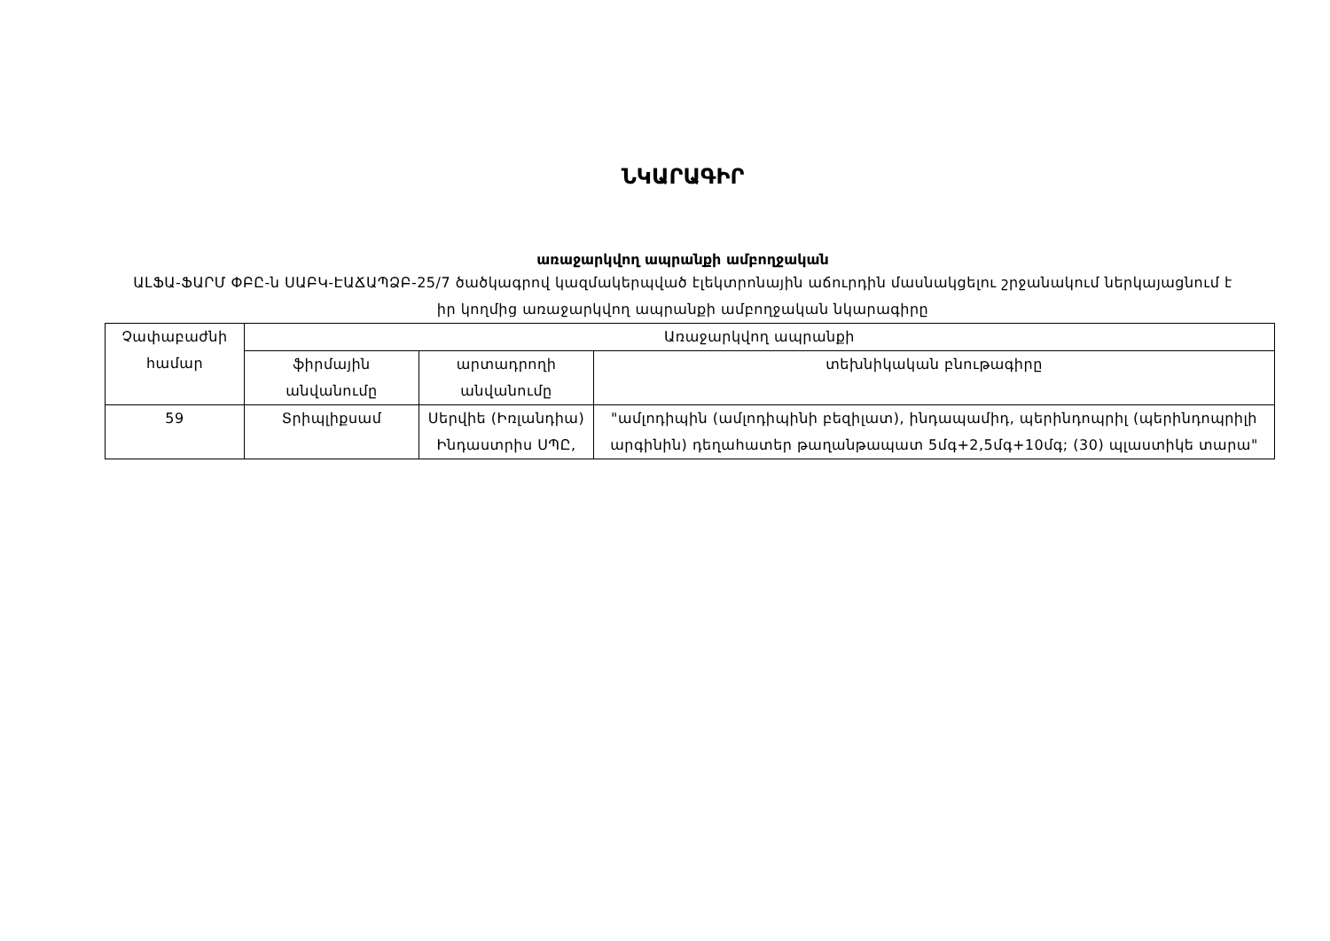ՆԿԱՐԱԳԻՐ
առաջարկվող ապրանքի ամբողջական
ԱԼՖԱ-ՖԱՐՄ ՓԲԸ-ն ՍԱԲԿ-ԷԱՃԱՊՁԲ-25/7 ծածկագրով կազմակերպված էլեկտրոնային աճուրդին մասնակցելու շրջանակում ներկայացնում է իր կողմից առաջարկվող ապրանքի ամբողջական նկարագիրը
| Չափաբաժնի համար | Առաջարկվող ապրանքի | | |
| --- | --- | --- | --- |
| | ֆիրմային անվանումը | արտադրողի անվանումը | տեխնիկական բնութագիրը |
| 59 | Տրիպլիքսամ | Սերվիե (Իռլանդիա) Ինդաստրիս ՍՊԸ, | "ամլոդիպին (ամլոդիպինի բեզիլատ), ինդապամիդ, պերինդոպրիլ (պերինդոպրիլի արգինին) դեղահատեր թաղանթապատ 5մգ+2,5մգ+10մգ; (30) պլաստիկե տարա" |